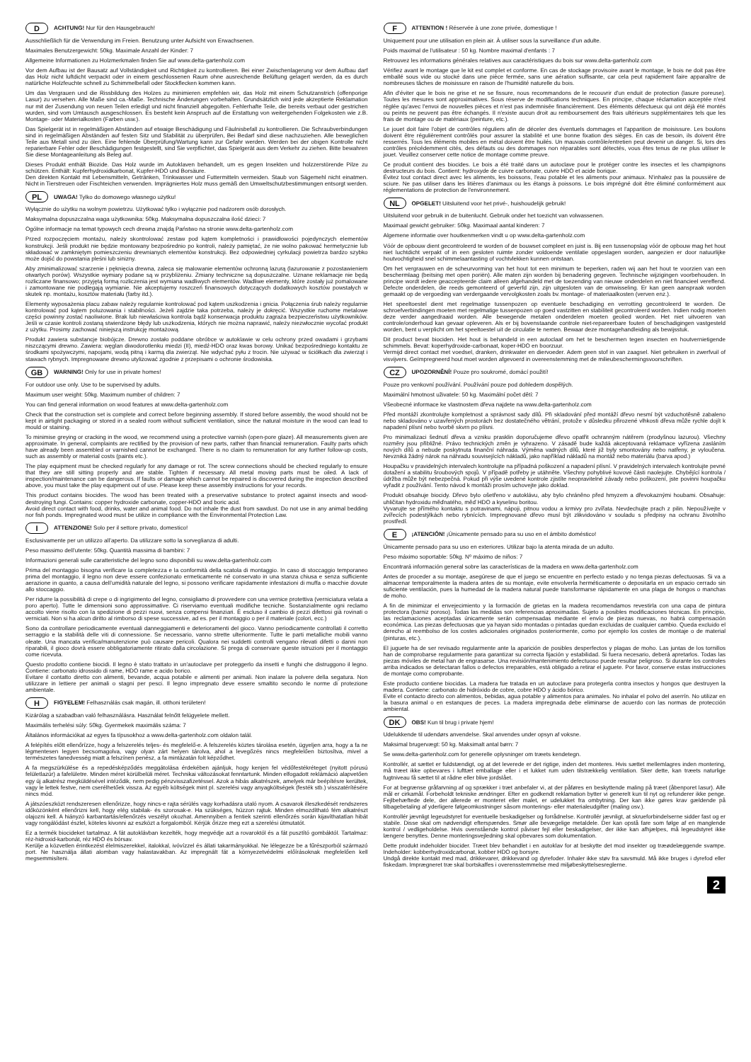D ACHTUNG! Nur für den Hausgebrauch!
Ausschließlich für die Verwendung im Freien. Benutzung unter Aufsicht von Erwachsenen.
Maximales Benutzergewicht: 50kg. Maximale Anzahl der Kinder: 7
Allgemeine Informationen zu Holzmerkmalen finden Sie auf www.delta-gartenholz.com
Vor dem Aufbau ist der Bausatz auf Vollständigkeit und Richtigkeit zu kontrollieren. Bei einer Zwischenlagerung vor dem Aufbau darf das Holz nicht luftdicht verpackt oder in einem geschlossenen Raum ohne ausreichende Belüftung gelagert werden, da es durch natürliche Holzfeuchte schnell zu Schimmelbefall oder Stockflecken kommen kann.
Um das Vergrauen und die Rissbildung des Holzes zu minimieren empfehlen wir, das Holz mit einem Schutzanstrich (offenporige Lasur) zu versehen. Alle Maße sind ca.-Maße. Technische Änderungen vorbehalten. Grundsätzlich wird jede akzeptierte Reklamation nur mit der Zusendung von neuen Teilen erledigt und nicht finanziell abgegolten. Fehlerhafte Teile, die bereits verbaut oder gestrichen wurden, sind vom Umtausch ausgeschlossen. Es besteht kein Anspruch auf die Erstattung von weitergehenden Folgekosten wie z.B. Montage- oder Materialkosten (Farben usw.).
Das Spielgerät ist in regelmäßigen Abständen auf etwaige Beschädigung und Fäulnisbefall zu kontrollieren. Die Schraubverbindungen sind in regelmäßigen Abständen auf festen Sitz und Stabilität zu überprüfen, Bei Bedarf sind diese nachzuziehen. Alle beweglichen Teile aus Metall sind zu ölen. Eine fehlende Überprüfung/Wartung kann zur Gefahr werden. Werden bei der obigen Kontrolle nicht reparierbare Fehler oder Beschädigungen festgestellt, sind Sie verpflichtet, das Spielgerät aus dem Verkehr zu ziehen. Bitte bewahren Sie diese Montageanleitung als Beleg auf.
Dieses Produkt enthält Biozide. Das Holz wurde im Autoklaven behandelt, um es gegen Insekten und holzzerstörende Pilze zu schützen. Enthält: Kupferhydroxidkarbonat, Kupfer-HDO und Borsäure.
Den direkten Kontakt mit Lebensmitteln, Getränken, Trinkwasser und Futtermitteln vermeiden. Staub von Sägemehl nicht einatmen. Nicht in Tierstreuen oder Fischteichen verwenden. Imprägniertes Holz muss gemäß den Umweltschutzbestimmungen entsorgt werden.
PL UWAGA! Tylko do domowego własnego użytku!
Wyłącznie do użytku na wolnym powietrzu. Użytkować tylko i wyłącznie pod nadzorem osób dorosłych.
Maksymalna dopuszczalna waga użytkownika: 50kg. Maksymalna dopuszczalna ilość dzieci: 7
Ogólne informacje na temat typowych cech drewna znajdą Państwo na stronie www.delta-gartenholz.com
Przed rozpoczęciem montażu, należy skontrolować zestaw pod kątem kompletności i prawidłowości pojedynczych elementów konstrukcji. Jeśli produkt nie będzie montowany bezpośrednio po kontroli, należy pamiętać, że nie wolno pakować hermetycznie lub składować w zamkniętym pomieszczeniu drewnianych elementów konstrukcji. Bez odpowiedniej cyrkulacji powietrza bardzo szybko może dojść do powstania pleśni lub sinizny.
Aby zminimalizować szarzenie i pęknięcia drewna, zaleca się malowanie elementów ochronną lazurą (lazurowanie z pozostawieniem otwartych porów). Wszystkie wymiary podane są w przybliżeniu. Zmiany techniczne są dopuszczalne. Uznane reklamacje nie będą rozliczane finansowo; przyjętą formą rozliczenia jest wymiana wadliwych elementów. Wadliwe elementy, które zostały już pomalowane i zamontowane nie podlegają wymianie. Nie akceptujemy roszczeń finansowych dotyczących dodatkowych kosztów powstałych w skutek np. montażu, kosztów materiału (farby itd.).
Elementy wyposażenia placu zabaw należy regularnie kontrolować pod kątem uszkodzenia i gnicia. Połączenia śrub należy regularnie kontrolować pod kątem poluzowania i stabilności. Jeżeli zajdzie taka potrzeba, należy je dokręcić. Wszystkie ruchome metalowe części powinny zostać naoliwione. Brak lub niewłaściwa kontrola bądź konserwacja produktu zagraża bezpieczeństwu użytkowników. Jeśli w czasie kontroli zostaną stwierdzone błędy lub uszkodzenia, których nie można naprawić, należy niezwłocznie wycofać produkt z użytku. Prosimy zachować niniejszą instrukcję montażową.
Produkt zawiera substancje biobójcze. Drewno zostało poddane obróbce w autoklawie w celu ochrony przed owadami i grzybami niszczącymi drewno. Zawiera: węglan diwodorotlenku miedzi (II), miedź-HDO oraz kwas borowy. Unikać bezpośredniego kontaktu ze środkami spożywczymi, napojami, wodą pitną i karmą dla zwierząt. Nie wdychać pyłu z trocin. Nie używać w ściółkach dla zwierząt i stawach rybnych. Impregnowane drewno utylizować zgodnie z przepisami o ochronie środowiska.
GB WARNING! Only for use in private homes!
For outdoor use only. Use to be supervised by adults.
Maximum user weight: 50kg. Maximum number of children: 7
You can find general information on wood features at www.delta-gartenholz.com
Check that the construction set is complete and correct before beginning assembly. If stored before assembly, the wood should not be kept in airtight packaging or stored in a sealed room without sufficient ventilation, since the natural moisture in the wood can lead to mould or staining.
To minimise greying or cracking in the wood, we recommend using a protective varnish (open-pore glaze). All measurements given are approximate. In general, complaints are rectified by the provision of new parts, rather than financial remuneration. Faulty parts which have already been assembled or varnished cannot be exchanged. There is no claim to remuneration for any further follow-up costs, such as assembly or material costs (paints etc.).
The play equipment must be checked regularly for any damage or rot. The screw connections should be checked regularly to ensure that they are still sitting properly and are stable. Tighten if necessary. All metal moving parts must be oiled. A lack of inspection/maintenance can be dangerous. If faults or damage which cannot be repaired is discovered during the inspection described above, you must take the play equipment out of use. Please keep these assembly instructions for your records.
This product contains biocides. The wood has been treated with a preservative substance to protect against insects and wood-destroying fungi. Contains: copper hydroxide carbonate, copper-HDO and boric acid.
Avoid direct contact with food, drinks, water and animal food. Do not inhale the dust from sawdust. Do not use in any animal bedding nor fish ponds. Impregnated wood must be utilize in compliance with the Environmental Protection Law.
I ATTENZIONE! Solo per il settore privato, domestico!
Esclusivamente per un utilizzo all’aperto. Da utilizzare sotto la sorveglianza di adulti.
Peso massimo dell’utente: 50kg. Quantità massima di bambini: 7
Informazioni generali sulle caratteristiche del legno sono disponibili su www.delta-gartenholz.com
Prima del montaggio bisogna verificare la completezza e la conformità della scatola di montaggio. In caso di stoccaggio temporaneo prima del montaggio, il legno non deve essere confezionato ermeticamente né conservato in una stanza chiusa e senza sufficiente aerazione in quanto, a causa dell’umidità naturale del legno, si possono verificare rapidamente infestazioni di muffa o macchie dovute allo stoccaggio.
Per ridurre la possibilità di crepe o di ingrigimento del legno, consigliamo di provvedere con una vernice protettiva (verniciatura velata a poro aperto). Tutte le dimensioni sono approssimative. Ci riserviamo eventuali modifiche tecniche. Sostanzialmente ogni reclamo accolto viene risolto con la spedizione di pezzi nuovi, senza compensi finanziari. È escluso il cambio di pezzi difettosi già rovinati o verniciati. Non si ha alcun diritto al rimborso di spese successive, ad es. per il montaggio o per il materiale (colori, ecc.)
Sono da controllare periodicamente eventuali danneggiamenti e deterioramenti del gioco. Vanno periodicamente controllati il corretto serraggio e la stabilità delle viti di connessione. Se necessario, vanno strette ulteriormente. Tutte le parti metalliche mobili vanno oleate. Una mancata verifica/manutenzione può causare pericoli. Qualora nei suddetti controlli vengano rilevati difetti o danni non riparabili, il gioco dovrà essere obbligatoriamente ritirato dalla circolazione. Si prega di conservare queste istruzioni per il montaggio come ricevuta.
Questo prodotto contiene biocidi. Il legno è stato trattato in un'autoclave per proteggerlo da insetti e funghi che distruggono il legno. Contiene: carbonato idrossido di rame, HDO rame e acido borico.
Evitare il contatto diretto con alimenti, bevande, acqua potabile e alimenti per animali. Non inalare la polvere della segatura. Non utilizzare in lettiere per animali o stagni per pesci. Il legno impregnato deve essere smaltito secondo le norme di protezione ambientale.
H FIGYELEM! Felhasználás csak magán, ill. otthoni területen!
Kizárólag a szabadban való felhasználásra. Használat felnőtt felügyelete mellett.
Maximális terhelési súly: 50kg. Gyermekek maximális száma: 7
Általános információkat az egyes fa típusokhoz a www.delta-gartenholz.com oldalon talál.
A felépítés előtt ellenőrízze, hogy a felszerelés teljes- és megfelelő-e. A felszerelés köztes tárolása esetén, ügyeljen arra, hogy a fa ne légmentesen legyen becsomagolva, vagy olyan zárt helyen tárolva, ahol a levegőzés nincs megfelelően biztosítva, mivel a természetes fanedvesség miatt a felszínen penész, a fa mintázatán folt képződhet.
A fa megszürkülése és a repedésképződés meggátolása érdekében ajánljuk, hogy kenjen fel védőfestékréteget (nyitott pórusú felületlazúr) a fafelületre. Minden méret körülbelüli méret. Technikai változásokat fenntartunk. Minden elfogadott reklámáció alapvetően egy új alkatrész megküldésével intéződik, nem pedig pénzvisszafizetéssel. Azok a hibás alkatrészek, amelyek már beépítésre kerültek, vagy le lettek festve, nem cserélhetőek vissza. Az egyéb költségek mint pl. szerelési vagy anyagköltségek (festék stb.) visszatérítésére nincs mód.
A játszóeszközt rendszeresen ellenőrizze, hogy nincs-e rajta sérülés vagy korhadásra utaló nyom. A csavarok illeszkedését rendszeres időközönként ellenőrizni kell, hogy elég stabilak- és szorosak-e. Ha szükséges, húzzon rajtuk. Minden elmozdítható fém alkatrészt olajozni kell. A hiányzó karbantartás/ellenőrzés veszélyt okozhat. Amennyiben a fentiek szerinti ellenőrzés során kijavíthatatlan hibát vagy rongálódást észlel, köteles kivonni az eszközt a forgalomból. Kérjük őrizze meg ezt a szerelési útmutatót.
Ez a termék biocideket tartalmaz. A fát autoklávban kezelték, hogy megvédje azt a rovaroktól és a fát pusztító gombáktól. Tartalmaz: réz-hidroxid-karbonát, réz HDO és bórsav.
Kerülje a közvetlen érintkezést élelmiszerekkel, italokkal, ivóvízzel és állati takarmányokkal. Ne lélegezze be a fűrészporból származó port. Ne használja állati alomban vagy halastavakban. Az impregnált fát a környezetvédelmi előírásoknak megfelelően kell megsemmisíteni.
F ATTENTION ! Réservée à une zone privée, domestique !
Uniquement pour une utilisation en plein air. À utiliser sous la surveillance d'un adulte.
Poids maximal de l'utilisateur : 50 kg. Nombre maximal d'enfants : 7
Retrouvez les informations générales relatives aux caractéristiques du bois sur www.delta-gartenholz.com
Vérifiez avant le montage que le kit est complet et conforme. En cas de stockage provisoire avant le montage, le bois ne doit pas être emballé sous vide ou stocké dans une pièce fermée, sans une aération suffisante, car cela peut rapidement faire apparaître de nombreuses tâches de moisissure en raison de l'humidité naturelle du bois.
Afin d'éviter que le bois ne grise et ne se fissure, nous recommandons de le recouvrir d'un enduit de protection (lasure poreuse). Toutes les mesures sont approximatives. Sous réserve de modifications techniques. En principe, chaque réclamation acceptée n'est réglée qu'avec l'envoi de nouvelles pièces et n'est pas indemnisée financièrement. Des éléments défectueux qui ont déjà été montés ou peints ne peuvent pas être échangés. Il n'existe aucun droit au remboursement des frais ultérieurs supplémentaires tels que les frais de montage ou de matériaux (peinture, etc.).
Le jouet doit faire l'objet de contrôles réguliers afin de déceler des éventuels dommages et l'apparition de moisissure. Les boulons doivent être régulièrement contrôlés pour assurer la stabilité et une bonne fixation des sièges. En cas de besoin, ils doivent être resserrés. Tous les éléments mobiles en métal doivent être huilés. Un mauvais contrôle/entretien peut devenir un danger. Si, lors des contrôles précédemment cités, des défauts ou des dommages non réparables sont détectés, vous êtes tenus de ne plus utiliser le jouet. Veuillez conserver cette notice de montage comme preuve.
Ce produit contient des biocides. Le bois a été traité dans un autoclave pour le protéger contre les insectes et les champignons destructeurs du bois. Contient: hydroxyde de cuivre carbonate, cuivre HDO et acide borique.
Évitez tout contact direct avec les aliments, les boissons, l'eau potable et les aliments pour animaux. N'inhalez pas la poussière de sciure. Ne pas utiliser dans les litières d'animaux ou les étangs à poissons. Le bois imprégné doit être éliminé conformément aux réglementations de protection de l'environnement.
NL OPGELET! Uitsluitend voor het privé-, huishoudelijk gebruik!
Uitsluitend voor gebruik in de buitenlucht. Gebruik onder het toezicht van volwassenen.
Maximaal gewicht gebruiker: 50kg. Maximaal aantal kinderen: 7
Algemene informatie over houtkenmerken vindt u op www.delta-gartenholz.com
Vóór de opbouw dient gecontroleerd te worden of de bouwset compleet en juist is. Bij een tussenopslag vóór de opbouw mag het hout niet luchtdicht verpakt of in een gesloten ruimte zonder voldoende ventilatie opgeslagen worden, aangezien er door natuurlijke houtvochtigheid snel schimmelaantasting of vochtvlekken kunnen ontstaan.
Om het vergrauwen en de scheurvorming van het hout tot een minimum te beperken, raden wij aan het hout te voorzien van een beschermlaag (beitsing met open poriën). Alle maten zijn worden bij benadering gegeven. Technische wijzigingen voorbehouden. In principe wordt iedere geaccepteerde claim alleen afgehandeld met de toezending van nieuwe onderdelen en niet financieel vereffend. Defecte onderdelen, die reeds gemonteerd of geverfd zijn, zijn uitgesloten van de omwisseling. Er kan geen aanspraak worden gemaakt op de vergoeding van verdergaande vervolgkosten zoals bv. montage- of materiaalkosten (verven enz.).
Het speeltoestel dient met regelmatige tussenpozen op eventuele beschadiging en verrotting gecontroleerd te worden. De schroefverbindingen moeten met regelmatige tussenpozen op goed vastzitten en stabiliteit gecontroleerd worden. Indien nodig moeten deze verder aangedraaid worden. Alle bewegende metalen onderdelen moeten geolied worden. Het niet uitvoeren van controle/onderhoud kan gevaar opleveren. Als er bij bovenstaande controle niet-repareerbare fouten of beschadigingen vastgesteld worden, bent u verplicht om het speeltoestel uit de circulatie te nemen. Bewaar deze montagehandleiding als bewijsstuk.
Dit product bevat biociden. Het hout is behandeld in een autoclaaf om het te beschermen tegen insecten en houtvernietigende schimmels. Bevat: koperhydroxide-carbonaat, koper-HDO en boorzuur.
Vermijd direct contact met voedsel, dranken, drinkwater en diervoeder. Adem geen stof in van zaagsel. Niet gebruiken in zwerfvuil of visvijvers. Geïmpregneerd hout moet worden afgevoerd in overeenstemming met de milieubeschermingsvoorschriften.
CZ UPOZORNĚNÍ! Pouze pro soukromé, domácí použití!
Pouze pro venkovní používání. Používání pouze pod dohledem dospělých.
Maximální hmotnost uživatele: 50 kg. Maximální počet dětí: 7
Všeobecné informace ke vlastnostem dřeva najdete na www.delta-gartenholz.com
Před montáží zkontrolujte kompletnost a správnost sady dílů. Při skladování před montáží dřevo nesmí být vzduchotěsně zabaleno nebo skladováno v uzavřených prostorách bez dostatečného větrání, protože v důsledku přirozené vlhkosti dřeva může rychle dojít k napadení plísní nebo tvorbě skvrn po plísni.
Pro minimalizaci šednutí dřeva a vzniku prasklin doporučujeme dřevo opatřit ochranným nátěrem (prodyšnou lazurou). Všechny rozměry jsou přibližné. Právo technických změn je vyhrazeno. V zásadě bude každá akceptovaná reklamace vyřízena zasláním nových dílů a nebude poskytnuta finanční náhrada. Výměna vadných dílů, které již byly smontovány nebo natřeny, je vyloučena. Nevzniká žádný nárok na náhradu souvisejících nákladů, jako například nákladů na montáž nebo materiálu (barva apod.)
Houpačku v pravidelných intervalech kontrolujte na případná poškození a napadení plísní. V pravidelných intervalech kontrolujte pevné dotažení a stabilitu šroubových spojů. V případě potřeby je utáhněte. Všechny pohyblivé kovové části naolejujte. Chybějící kontrola / údržba může být nebezpečná. Pokud při výše uvedené kontrole zjistíte neopravitelné závady nebo poškození, jste povinni houpačku vyřadit z používání. Tento návod k montáži prosím uchovejte jako doklad.
Produkt obsahuje biocidy. Dřevo bylo ošetřeno v autoklávu, aby bylo chráněno před hmyzem a dřevokaznými houbami. Obsahuje: uhličitan hydroxidu měďnatého, měď HDO a kyselinu boritou.
Vyvarujte se přímého kontaktu s potravinami, nápoji, pitnou vodou a krmivy pro zvířata. Nevdechujte prach z pilin. Nepoužívejte v zvířecích podestýlkách nebo rybnících. Impregnované dřevo musí být zlikvidováno v souladu s předpisy na ochranu životního prostředí.
E ¡ATENCIÓN! ¡Únicamente pensado para su uso en el ámbito doméstico!
Únicamente pensado para su uso en exteriores. Utilizar bajo la atenta mirada de un adulto.
Peso máximo soportable: 50kg. Nº máximo de niños: 7
Encontrará información general sobre las características de la madera en www.delta-gartenholz.com
Antes de proceder a su montaje, asegúrese de que el juego se encuentre en perfecto estado y no tenga piezas defectuosas. Si va a almacenar temporalmente la madera antes de su montaje, evite envolverla herméticamente o depositarla en un espacio cerrado sin suficiente ventilación, pues la humedad de la madera natural puede transformarse rápidamente en una plaga de hongos o manchas de moho.
A fin de minimizar el envejecimiento y la formación de grietas en la madera recomendamos revestirla con una capa de pintura protectora (barniz poroso). Todas las medidas son referencias aproximadas. Sujeto a posibles modificaciones técnicas. En principio, las reclamaciones aceptadas únicamente serán compensadas mediante el envío de piezas nuevas, no habrá compensación económica. Las piezas defectuosas que ya hayan sido montadas o pintadas quedan excluidas de cualquier cambio. Queda excluido el derecho al reembolso de los costes adicionales originados posteriormente, como por ejemplo los costes de montaje o de material (pinturas, etc.).
El juguete ha de ser revisado regularmente ante la aparición de posibles desperfectos y plagas de moho. Las juntas de los tornillos han de comprobarse regularmente para garantizar su correcta fijación y estabilidad. Si fuera necesario, deberá apretarlos. Todas las piezas móviles de metal han de engrasarse. Una revisión/mantenimiento defectuoso puede resultar peligroso. Si durante los controles arriba indicados se detectaran fallos o defectos irreparables, está obligado a retirar el juguete. Por favor, conserve estas instrucciones de montaje como comprobante.
Este producto contiene biocidas. La madera fue tratada en un autoclave para protegerla contra insectos y hongos que destruyen la madera. Contiene: carbonato de hidróxido de cobre, cobre HDO y ácido bórico.
Evite el contacto directo con alimentos, bebidas, agua potable y alimentos para animales. No inhalar el polvo del aserrín. No utilizar en la basura animal o en estanques de peces. La madera impregnada debe eliminarse de acuerdo con las normas de protección ambiental.
DK OBS! Kun til brug i private hjem!
Udelukkende til udendørs anvendelse. Skal anvendes under opsyn af voksne.
Maksimal brugervægt: 50 kg. Maksimalt antal børn: 7
Se www.delta-gartenholz.com for generelle oplysninger om træets kendetegn.
Kontrollér, at sættet er fuldstændigt, og at det leverede er det rigtige, inden det monteres. Hvis sættet mellemlagres inden montering, må træet ikke opbevares i lufttæt emballage eller i et lukket rum uden tilstrækkelig ventilation. Sker dette, kan træets naturlige fugtniveau få sættet til at rådne eller blive jordslået.
For at begrænse gråfarvning af og sprækker i træt anbefaler vi, at der påføres en beskyttende maling på træet (åbenporet lasur). Alle mål er cirkamål. Forbeholdt tekniske ændringer. Efter en godkendt reklamation bytter vi generelt kun til nyt og refunderer ikke penge. Fejlbehæftede dele, der allerede er monteret eller malet, er udelukket fra ombytning. Der kan ikke gøres krav gældende på tilbagebetaling af yderligere følgeomkostninger såsom monterings- eller materialeudgifter (maling osv.).
Kontrollér jævnligt legeudstyret for eventuelle beskadigelser og forrådnelse. Kontrollér jævnligt, at skrueforbindelserne sidder fast og er stabile. Disse skal om nødvendigt efterspændes. Smør alle bevægelige metaldele. Der kan opstå fare som følge af en manglende kontrol / vedligeholdelse. Hvis ovenstående kontrol påviser fejl eller beskadigelser, der ikke kan afhjælpes, må legeudstyret ikke længere benyttes. Denne monteringsvejledning skal opbevares som dokumentation.
Dette produkt indeholder biocider. Træet blev behandlet i en autoklav for at beskytte det mod insekter og træødelæggende svampe. Indeholder: kobberhydroxidcarbonat, kobber HDO og borsyre.
Undgå direkte kontakt med mad, drikkevarer, drikkevand og dyrefoder. Inhaler ikke støv fra savsmuld. Må ikke bruges i dyrefod eller fiskedam. Imprægneret træ skal bortskaffes i overensstemmelse med miljøbeskyttelsesreglerne.
2